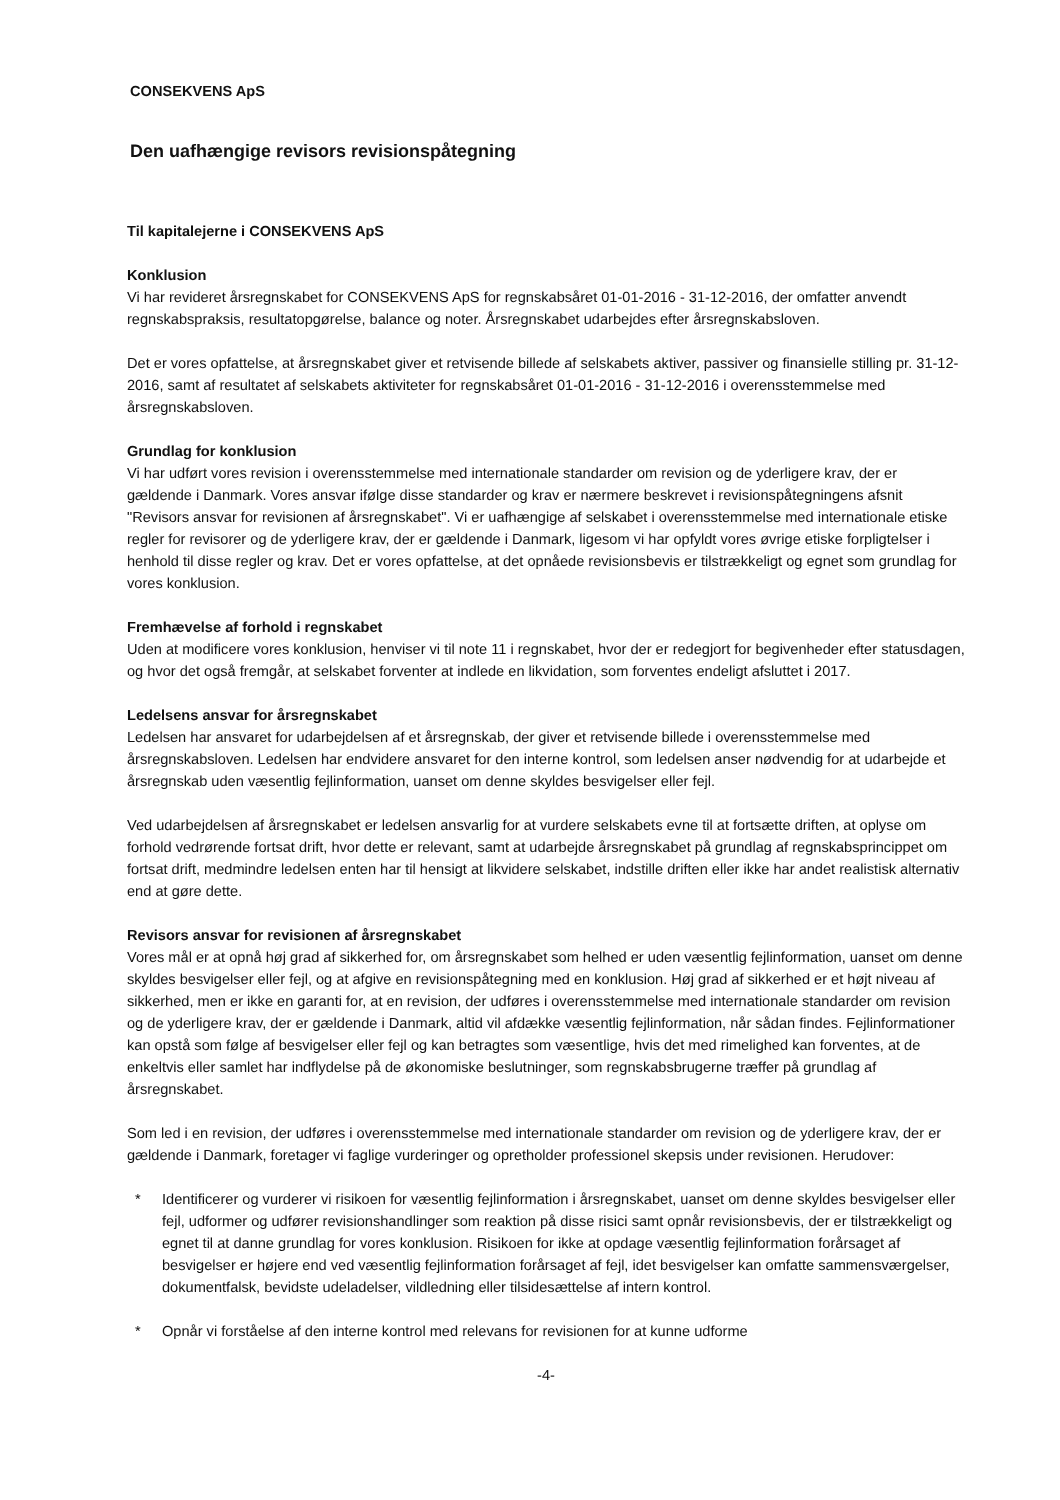CONSEKVENS ApS
Den uafhængige revisors revisionspåtegning
Til kapitalejerne i CONSEKVENS ApS
Konklusion
Vi har revideret årsregnskabet for CONSEKVENS ApS for regnskabsåret 01-01-2016 - 31-12-2016, der omfatter anvendt regnskabspraksis, resultatopgørelse, balance og noter. Årsregnskabet udarbejdes efter årsregnskabsloven.
Det er vores opfattelse, at årsregnskabet giver et retvisende billede af selskabets aktiver, passiver og finansielle stilling pr. 31-12-2016, samt af resultatet af selskabets aktiviteter for regnskabsåret 01-01-2016 - 31-12-2016 i overensstemmelse med årsregnskabsloven.
Grundlag for konklusion
Vi har udført vores revision i overensstemmelse med internationale standarder om revision og de yderligere krav, der er gældende i Danmark. Vores ansvar ifølge disse standarder og krav er nærmere beskrevet i revisionspåtegningens afsnit "Revisors ansvar for revisionen af årsregnskabet". Vi er uafhængige af selskabet i overensstemmelse med internationale etiske regler for revisorer og de yderligere krav, der er gældende i Danmark, ligesom vi har opfyldt vores øvrige etiske forpligtelser i henhold til disse regler og krav. Det er vores opfattelse, at det opnåede revisionsbevis er tilstrækkeligt og egnet som grundlag for vores konklusion.
Fremhævelse af forhold i regnskabet
Uden at modificere vores konklusion, henviser vi til note 11 i regnskabet, hvor der er redegjort for begivenheder efter statusdagen, og hvor det også fremgår, at selskabet forventer at indlede en likvidation, som forventes endeligt afsluttet i 2017.
Ledelsens ansvar for årsregnskabet
Ledelsen har ansvaret for udarbejdelsen af et årsregnskab, der giver et retvisende billede i overensstemmelse med årsregnskabsloven. Ledelsen har endvidere ansvaret for den interne kontrol, som ledelsen anser nødvendig for at udarbejde et årsregnskab uden væsentlig fejlinformation, uanset om denne skyldes besvigelser eller fejl.
Ved udarbejdelsen af årsregnskabet er ledelsen ansvarlig for at vurdere selskabets evne til at fortsætte driften, at oplyse om forhold vedrørende fortsat drift, hvor dette er relevant, samt at udarbejde årsregnskabet på grundlag af regnskabsprincippet om fortsat drift, medmindre ledelsen enten har til hensigt at likvidere selskabet, indstille driften eller ikke har andet realistisk alternativ end at gøre dette.
Revisors ansvar for revisionen af årsregnskabet
Vores mål er at opnå høj grad af sikkerhed for, om årsregnskabet som helhed er uden væsentlig fejlinformation, uanset om denne skyldes besvigelser eller fejl, og at afgive en revisionspåtegning med en konklusion. Høj grad af sikkerhed er et højt niveau af sikkerhed, men er ikke en garanti for, at en revision, der udføres i overensstemmelse med internationale standarder om revision og de yderligere krav, der er gældende i Danmark, altid vil afdække væsentlig fejlinformation, når sådan findes. Fejlinformationer kan opstå som følge af besvigelser eller fejl og kan betragtes som væsentlige, hvis det med rimelighed kan forventes, at de enkeltvis eller samlet har indflydelse på de økonomiske beslutninger, som regnskabsbrugerne træffer på grundlag af årsregnskabet.
Som led i en revision, der udføres i overensstemmelse med internationale standarder om revision og de yderligere krav, der er gældende i Danmark, foretager vi faglige vurderinger og opretholder professionel skepsis under revisionen. Herudover:
* Identificerer og vurderer vi risikoen for væsentlig fejlinformation i årsregnskabet, uanset om denne skyldes besvigelser eller fejl, udformer og udfører revisionshandlinger som reaktion på disse risici samt opnår revisionsbevis, der er tilstrækkeligt og egnet til at danne grundlag for vores konklusion. Risikoen for ikke at opdage væsentlig fejlinformation forårsaget af besvigelser er højere end ved væsentlig fejlinformation forårsaget af fejl, idet besvigelser kan omfatte sammensværgelser, dokumentfalsk, bevidste udeladelser, vildledning eller tilsidesættelse af intern kontrol.
* Opnår vi forståelse af den interne kontrol med relevans for revisionen for at kunne udforme
-4-